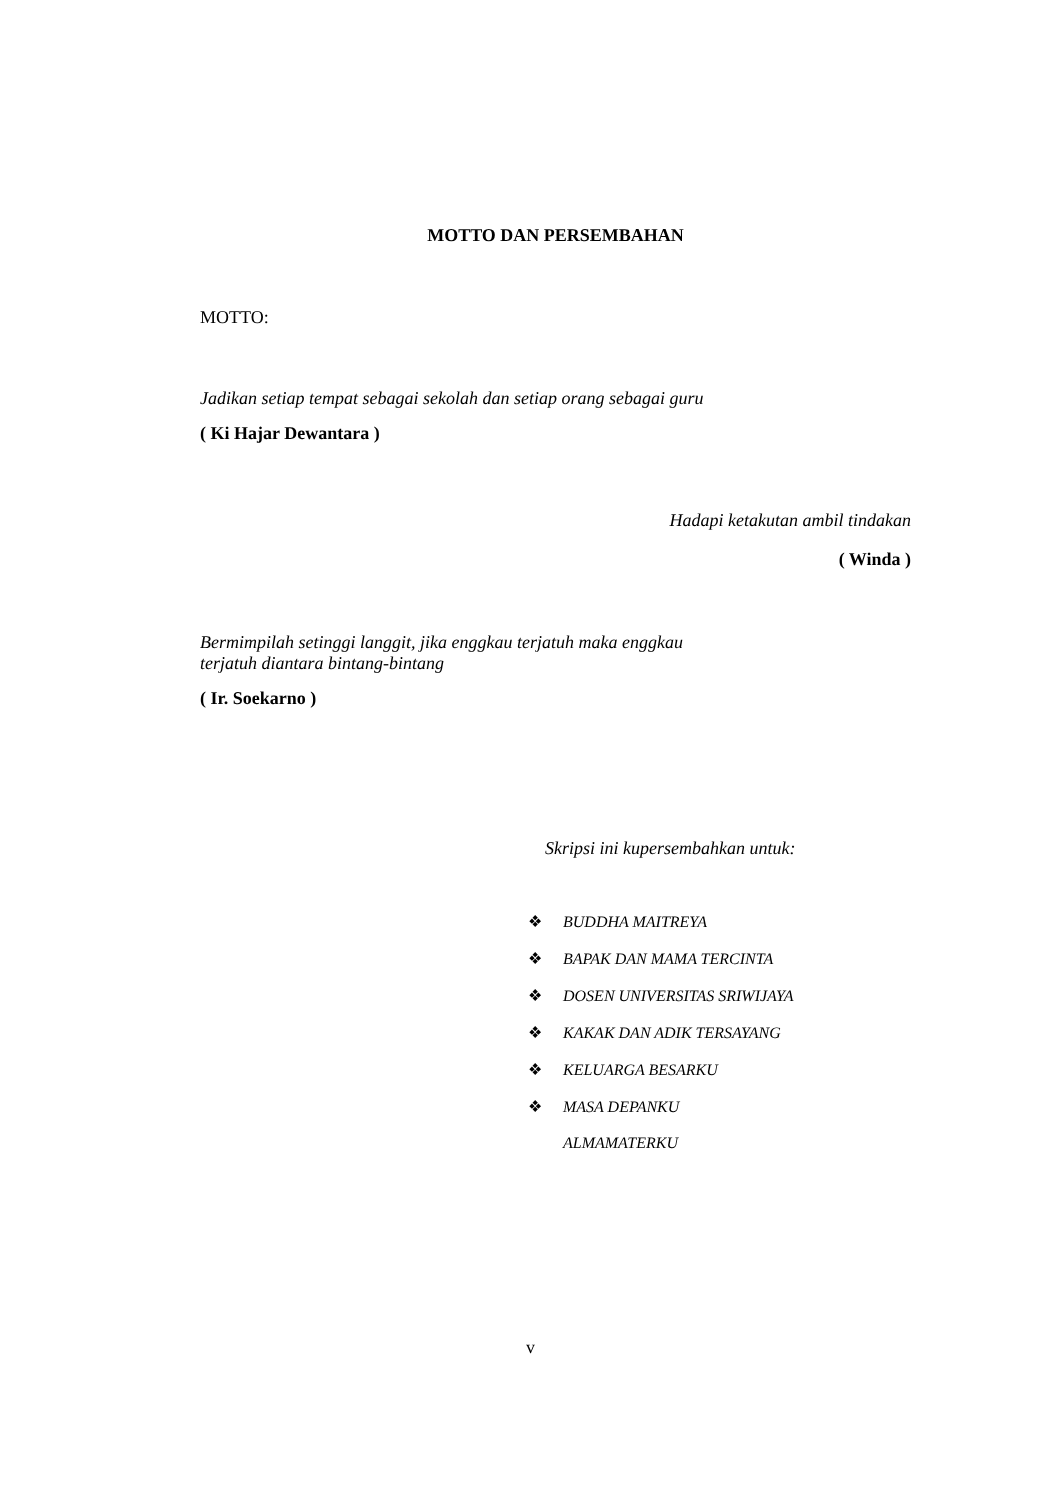MOTTO DAN PERSEMBAHAN
MOTTO:
Jadikan setiap tempat sebagai sekolah dan setiap orang sebagai guru
( Ki Hajar Dewantara )
Hadapi ketakutan ambil tindakan
( Winda )
Bermimpilah setinggi langgit, jika enggkau terjatuh maka enggkau
terjatuh diantara bintang-bintang
( Ir. Soekarno )
Skripsi ini kupersembahkan untuk:
❖ BUDDHA MAITREYA
❖ BAPAK DAN MAMA TERCINTA
❖ DOSEN UNIVERSITAS SRIWIJAYA
❖ KAKAK DAN ADIK TERSAYANG
❖ KELUARGA BESARKU
❖ MASA DEPANKU
ALMAMATERKU
v